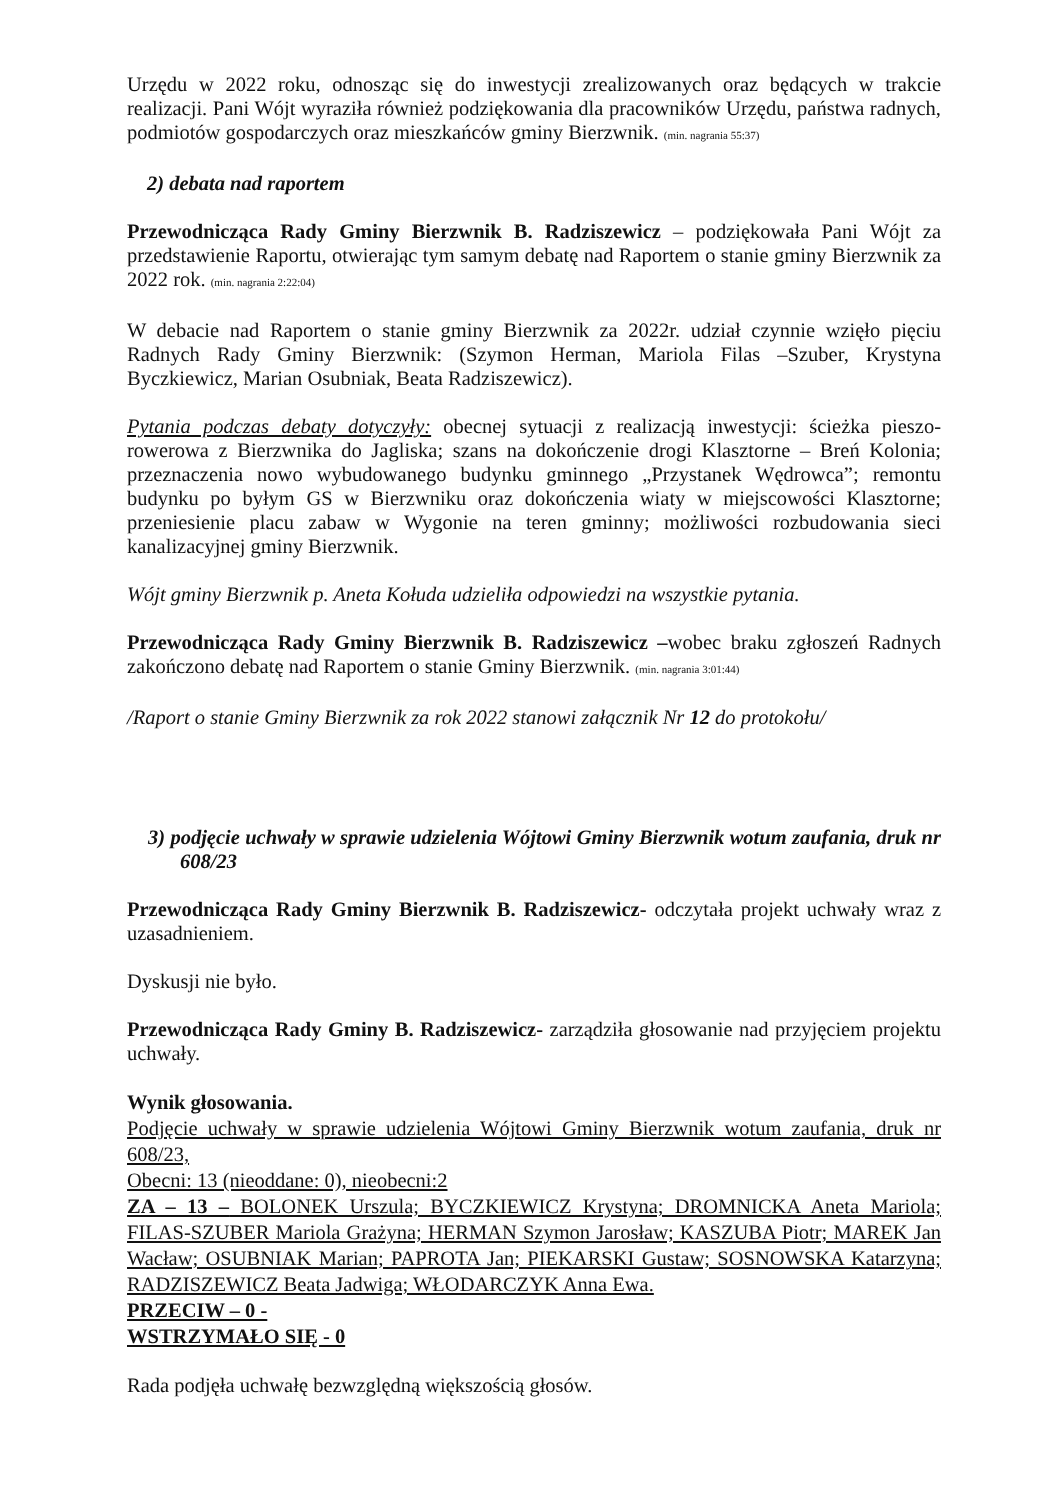Urzędu w 2022 roku, odnosząc się do inwestycji zrealizowanych oraz będących w trakcie realizacji. Pani Wójt wyraziła również podziękowania dla pracowników Urzędu, państwa radnych, podmiotów gospodarczych oraz mieszkańców gminy Bierzwnik. (min. nagrania 55:37)
2) debata nad raportem
Przewodnicząca Rady Gminy Bierzwnik B. Radziszewicz – podziękowała Pani Wójt za przedstawienie Raportu, otwierając tym samym debatę nad Raportem o stanie gminy Bierzwnik za 2022 rok. (min. nagrania 2:22:04)
W debacie nad Raportem o stanie gminy Bierzwnik za 2022r. udział czynnie wzięło pięciu Radnych Rady Gminy Bierzwnik: (Szymon Herman, Mariola Filas –Szuber, Krystyna Byczkiewicz, Marian Osubniak, Beata Radziszewicz).
Pytania podczas debaty dotyczyły: obecnej sytuacji z realizacją inwestycji: ścieżka pieszo-rowerowa z Bierzwnika do Jagliska; szans na dokończenie drogi Klasztorne – Breń Kolonia; przeznaczenia nowo wybudowanego budynku gminnego „Przystanek Wędrowca”; remontu budynku po byłym GS w Bierzwniku oraz dokończenia wiaty w miejscowości Klasztorne; przeniesienie placu zabaw w Wygonie na teren gminny; możliwości rozbudowania sieci kanalizacyjnej gminy Bierzwnik.
Wójt gminy Bierzwnik p. Aneta Kołuda udzieliła odpowiedzi na wszystkie pytania.
Przewodnicząca Rady Gminy Bierzwnik B. Radziszewicz –wobec braku zgłoszeń Radnych zakończono debatę nad Raportem o stanie Gminy Bierzwnik. (min. nagrania 3:01:44)
/Raport o stanie Gminy Bierzwnik za rok 2022 stanowi załącznik Nr 12 do protokołu/
3) podjęcie uchwały w sprawie udzielenia Wójtowi Gminy Bierzwnik wotum zaufania, druk nr 608/23
Przewodnicząca Rady Gminy Bierzwnik B. Radziszewicz- odczytała projekt uchwały wraz z uzasadnieniem.
Dyskusji nie było.
Przewodnicząca Rady Gminy B. Radziszewicz- zarządziła głosowanie nad przyjęciem projektu uchwały.
Wynik głosowania.
Podjęcie uchwały w sprawie udzielenia Wójtowi Gminy Bierzwnik wotum zaufania, druk nr 608/23,
Obecni: 13 (nieoddane: 0), nieobecni:2
ZA – 13 – BOLONEK Urszula; BYCZKIEWICZ Krystyna; DROMNICKA Aneta Mariola; FILAS-SZUBER Mariola Grażyna; HERMAN Szymon Jarosław; KASZUBA Piotr; MAREK Jan Wacław; OSUBNIAK Marian; PAPROTA Jan; PIEKARSKI Gustaw; SOSNOWSKA Katarzyna; RADZISZEWICZ Beata Jadwiga; WŁODARCZYK Anna Ewa.
PRZECIW – 0 -
WSTRZYMAŁO SIĘ - 0
Rada podjęła uchwałę bezwzględną większością głosów.